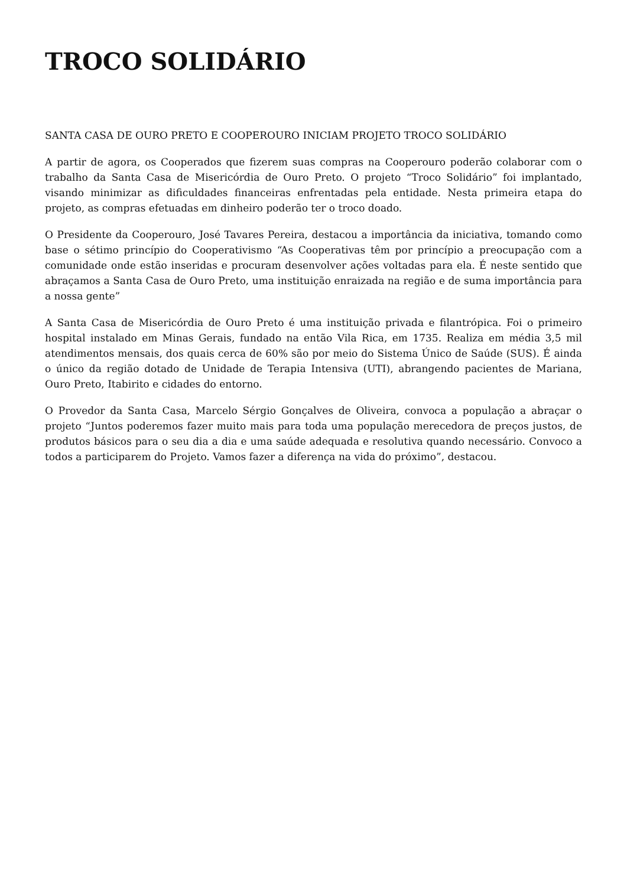TROCO SOLIDÁRIO
SANTA CASA DE OURO PRETO E COOPEROURO INICIAM PROJETO TROCO SOLIDÁRIO
A partir de agora, os Cooperados que fizerem suas compras na Cooperouro poderão colaborar com o trabalho da Santa Casa de Misericórdia de Ouro Preto. O projeto “Troco Solidário” foi implantado, visando minimizar as dificuldades financeiras enfrentadas pela entidade. Nesta primeira etapa do projeto, as compras efetuadas em dinheiro poderão ter o troco doado.
O Presidente da Cooperouro, José Tavares Pereira, destacou a importância da iniciativa, tomando como base o sétimo princípio do Cooperativismo “As Cooperativas têm por princípio a preocupação com a comunidade onde estão inseridas e procuram desenvolver ações voltadas para ela. É neste sentido que abraçamos a Santa Casa de Ouro Preto, uma instituição enraizada na região e de suma importância para a nossa gente”
A Santa Casa de Misericórdia de Ouro Preto é uma instituição privada e filantrópica. Foi o primeiro hospital instalado em Minas Gerais, fundado na então Vila Rica, em 1735. Realiza em média 3,5 mil atendimentos mensais, dos quais cerca de 60% são por meio do Sistema Único de Saúde (SUS). É ainda o único da região dotado de Unidade de Terapia Intensiva (UTI), abrangendo pacientes de Mariana, Ouro Preto, Itabirito e cidades do entorno.
O Provedor da Santa Casa, Marcelo Sérgio Gonçalves de Oliveira, convoca a população a abraçar o projeto “Juntos poderemos fazer muito mais para toda uma população merecedora de preços justos, de produtos básicos para o seu dia a dia e uma saúde adequada e resolutiva quando necessário. Convoco a todos a participarem do Projeto. Vamos fazer a diferença na vida do próximo”, destacou.